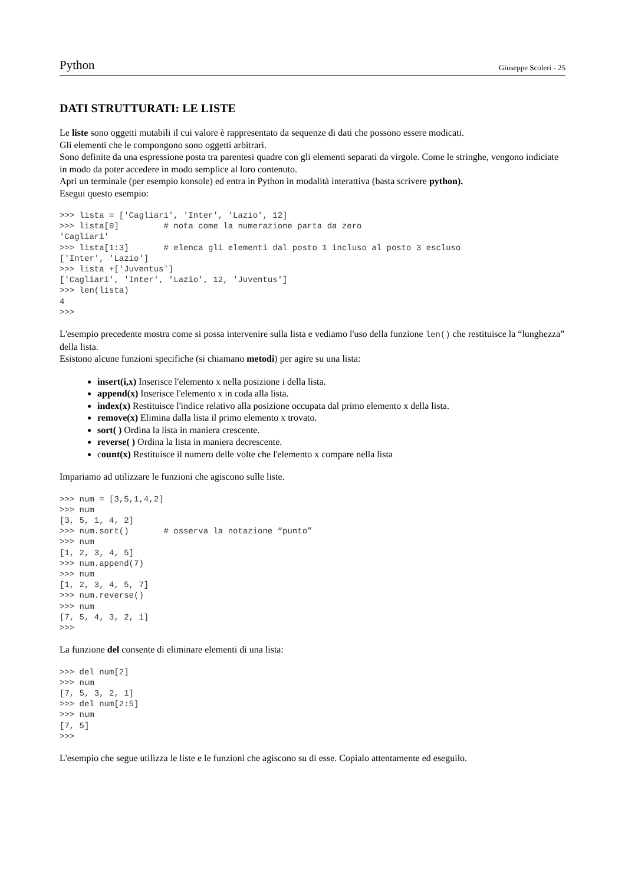Python Giuseppe Scoleri - 25
DATI STRUTTURATI: LE LISTE
Le liste sono oggetti mutabili il cui valore è rappresentato da sequenze di dati che possono essere modicati.
Gli elementi che le compongono sono oggetti arbitrari.
Sono definite da una espressione posta tra parentesi quadre con gli elementi separati da virgole. Come le stringhe, vengono indiciate in modo da poter accedere in modo semplice al loro contenuto.
Apri un terminale (per esempio konsole) ed entra in Python in modalità interattiva (basta scrivere python).
Esegui questo esempio:
>>> lista = ['Cagliari', 'Inter', 'Lazio', 12]
>>> lista[0]         # nota come la numerazione parta da zero
'Cagliari'
>>> lista[1:3]       # elenca gli elementi dal posto 1 incluso al posto 3 escluso
['Inter', 'Lazio']
>>> lista +['Juventus']
['Cagliari', 'Inter', 'Lazio', 12, 'Juventus']
>>> len(lista)
4
>>>
L'esempio precedente mostra come si possa intervenire sulla lista e vediamo l'uso della funzione len() che restituisce la “lunghezza” della lista.
Esistono alcune funzioni specifiche (si chiamano metodi) per agire su una lista:
insert(i,x) Inserisce l'elemento x nella posizione i della lista.
append(x) Inserisce l'elemento x in coda alla lista.
index(x) Restituisce l'indice relativo alla posizione occupata dal primo elemento x della lista.
remove(x) Elimina dalla lista il primo elemento x trovato.
sort( ) Ordina la lista in maniera crescente.
reverse( ) Ordina la lista in maniera decrescente.
count(x) Restituisce il numero delle volte che l'elemento x compare nella lista
Impariamo ad utilizzare le funzioni che agiscono sulle liste.
>>> num = [3,5,1,4,2]
>>> num
[3, 5, 1, 4, 2]
>>> num.sort()       # osserva la notazione “punto”
>>> num
[1, 2, 3, 4, 5]
>>> num.append(7)
>>> num
[1, 2, 3, 4, 5, 7]
>>> num.reverse()
>>> num
[7, 5, 4, 3, 2, 1]
>>>
La funzione del consente di eliminare elementi di una lista:
>>> del num[2]
>>> num
[7, 5, 3, 2, 1]
>>> del num[2:5]
>>> num
[7, 5]
>>>
L'esempio che segue utilizza le liste e le funzioni che agiscono su di esse. Copialo attentamente ed eseguilo.